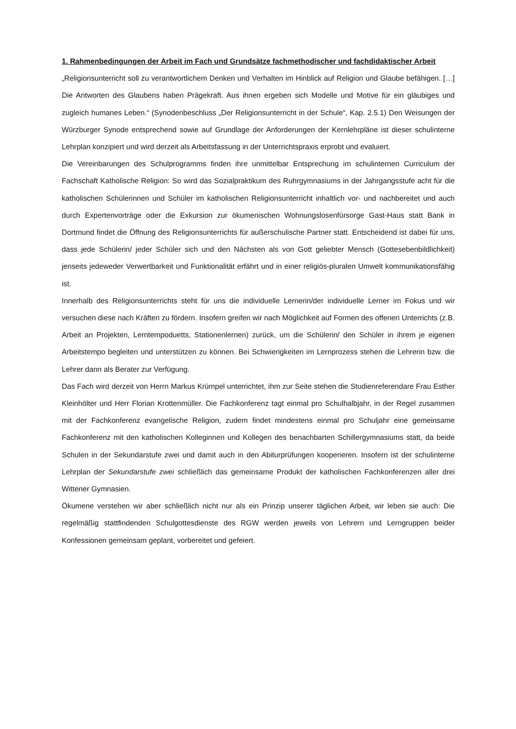1. Rahmenbedingungen der Arbeit im Fach und Grundsätze fachmethodischer und fachdidaktischer Arbeit
„Religionsunterricht soll zu verantwortlichem Denken und Verhalten im Hinblick auf Religion und Glaube befähigen. […] Die Antworten des Glaubens haben Prägekraft. Aus ihnen ergeben sich Modelle und Motive für ein gläubiges und zugleich humanes Leben.“ (Synodenbeschluss „Der Religionsunterricht in der Schule“, Kap. 2.5.1) Den Weisungen der Würzburger Synode entsprechend sowie auf Grundlage der Anforderungen der Kernlehrpläne ist dieser schulinterne Lehrplan konzipiert und wird derzeit als Arbeitsfassung in der Unterrichtspraxis erprobt und evaluiert.
Die Vereinbarungen des Schulprogramms finden ihre unmittelbar Entsprechung im schulinternen Curriculum der Fachschaft Katholische Religion: So wird das Sozialpraktikum des Ruhrgymnasiums in der Jahrgangsstufe acht für die katholischen Schülerinnen und Schüler im katholischen Religionsunterricht inhaltlich vor- und nachbereitet und auch durch Expertenvorträge oder die Exkursion zur ökumenischen Wohnungslosenfürsorge Gast-Haus statt Bank in Dortmund findet die Öffnung des Religionsunterrichts für außerschulische Partner statt. Entscheidend ist dabei für uns, dass jede Schülerin/ jeder Schüler sich und den Nächsten als von Gott geliebter Mensch (Gottesebenbildlichkeit) jenseits jedeweder Verwertbarkeit und Funktionalität erfährt und in einer religiös-pluralen Umwelt kommunikationsfähig ist.
Innerhalb des Religionsunterrichts steht für uns die individuelle Lernerin/der individuelle Lerner im Fokus und wir versuchen diese nach Kräften zu fördern. Insofern greifen wir nach Möglichkeit auf Formen des offenen Unterrichts (z.B. Arbeit an Projekten, Lerntempoduetts, Stationenlernen) zurück, um die Schülerin/ den Schüler in ihrem je eigenen Arbeitstempo begleiten und unterstützen zu können. Bei Schwierigkeiten im Lernprozess stehen die Lehrerin bzw. die Lehrer dann als Berater zur Verfügung.
Das Fach wird derzeit von Herrn Markus Krümpel unterrichtet, ihm zur Seite stehen die Studienreferendare Frau Esther Kleinhölter und Herr Florian Krottenmüller. Die Fachkonferenz tagt einmal pro Schulhalbjahr, in der Regel zusammen mit der Fachkonferenz evangelische Religion, zudem findet mindestens einmal pro Schuljahr eine gemeinsame Fachkonferenz mit den katholischen Kolleginnen und Kollegen des benachbarten Schillergymnasiums statt, da beide Schulen in der Sekundarstufe zwei und damit auch in den Abiturprüfungen kooperieren. Insofern ist der schulinterne Lehrplan der Sekundarstufe zwei schließlich das gemeinsame Produkt der katholischen Fachkonferenzen aller drei Wittener Gymnasien.
Ökumene verstehen wir aber schließlich nicht nur als ein Prinzip unserer täglichen Arbeit, wir leben sie auch: Die regelmäßig stattfindenden Schulgottesdienste des RGW werden jeweils von Lehrern und Lerngruppen beider Konfessionen gemeinsam geplant, vorbereitet und gefeiert.